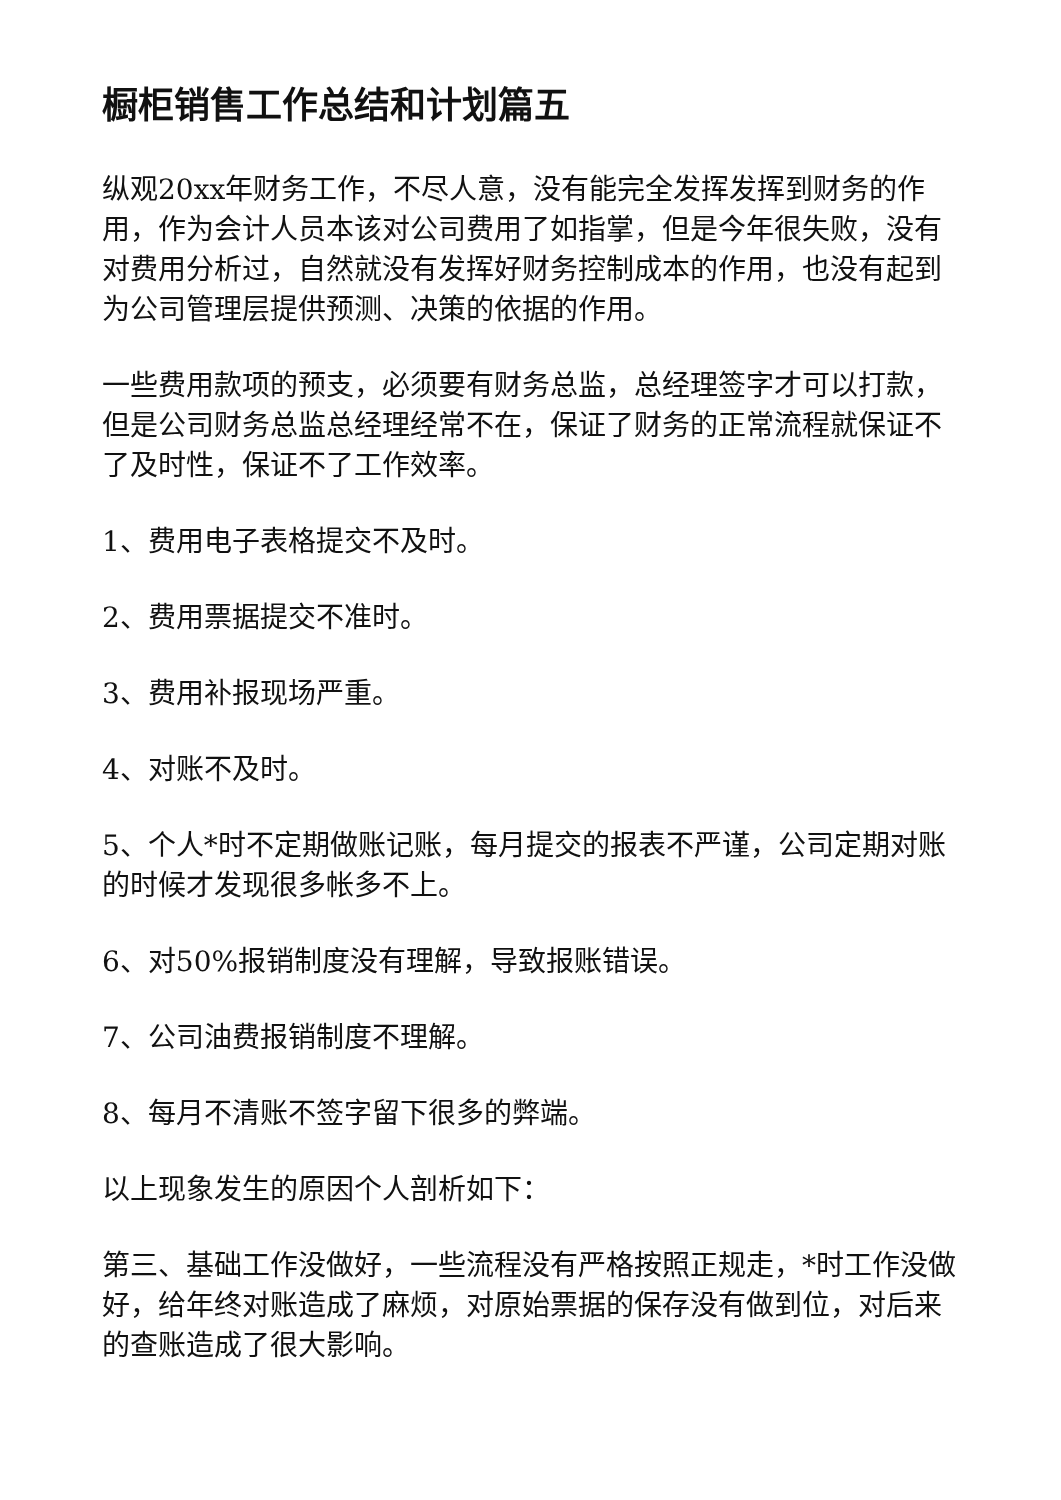橱柜销售工作总结和计划篇五
纵观20xx年财务工作，不尽人意，没有能完全发挥发挥到财务的作用，作为会计人员本该对公司费用了如指掌，但是今年很失败，没有对费用分析过，自然就没有发挥好财务控制成本的作用，也没有起到为公司管理层提供预测、决策的依据的作用。
一些费用款项的预支，必须要有财务总监，总经理签字才可以打款，但是公司财务总监总经理经常不在，保证了财务的正常流程就保证不了及时性，保证不了工作效率。
1、费用电子表格提交不及时。
2、费用票据提交不准时。
3、费用补报现场严重。
4、对账不及时。
5、个人*时不定期做账记账，每月提交的报表不严谨，公司定期对账的时候才发现很多帐多不上。
6、对50%报销制度没有理解，导致报账错误。
7、公司油费报销制度不理解。
8、每月不清账不签字留下很多的弊端。
以上现象发生的原因个人剖析如下：
第三、基础工作没做好，一些流程没有严格按照正规走，*时工作没做好，给年终对账造成了麻烦，对原始票据的保存没有做到位，对后来的查账造成了很大影响。